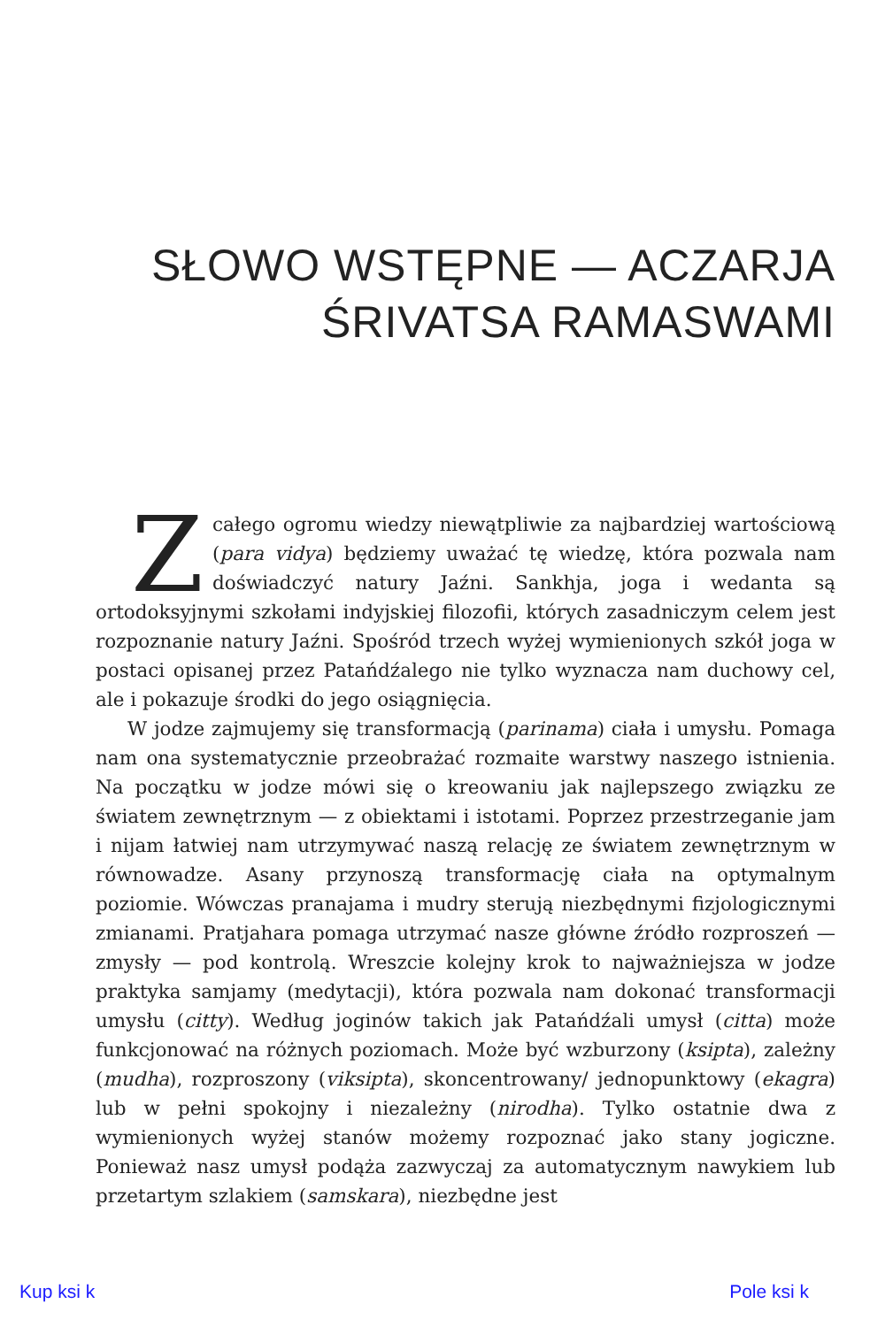SŁOWO WSTĘPNE — ACZARJA
ŚRIVATSA RAMASWAMI
Zcałego ogromu wiedzy niewątpliwie za najbardziej wartościową (para vidya) będziemy uważać tę wiedzę, która pozwala nam doświadczyć natury Jaźni. Sankhja, joga i wedanta są ortodoksyjnymi szkołami indyjskiej filozofii, których zasadniczym celem jest rozpoznanie natury Jaźni. Spośród trzech wyżej wymienionych szkół joga w postaci opisanej przez Patańdźalego nie tylko wyznacza nam duchowy cel, ale i pokazuje środki do jego osiągnięcia.
W jodze zajmujemy się transformacją (parinama) ciała i umysłu. Pomaga nam ona systematycznie przeobrażać rozmaite warstwy naszego istnienia. Na początku w jodze mówi się o kreowaniu jak najlepszego związku ze światem zewnętrznym — z obiektami i istotami. Poprzez przestrzeganie jam i nijam łatwiej nam utrzymywać naszą relację ze światem zewnętrznym w równowadze. Asany przynoszą transformację ciała na optymalnym poziomie. Wówczas pranajama i mudry sterują niezbędnymi fizjologicznymi zmianami. Pratjahara pomaga utrzymać nasze główne źródło rozproszeń — zmysły — pod kontrolą. Wreszcie kolejny krok to najważniejsza w jodze praktyka samjamy (medytacji), która pozwala nam dokonać transformacji umysłu (citty). Według joginów takich jak Patańdźali umysł (citta) może funkcjonować na różnych poziomach. Może być wzburzony (ksipta), zależny (mudha), rozproszony (viksipta), skoncentrowany/ jednopunktowy (ekagra) lub w pełni spokojny i niezależny (nirodha). Tylko ostatnie dwa z wymienionych wyżej stanów możemy rozpoznać jako stany jogiczne. Ponieważ nasz umysł podąża zazwyczaj za automatycznym nawykiem lub przetartym szlakiem (samskara), niezbędne jest
Kup ksi k Pole ksi k